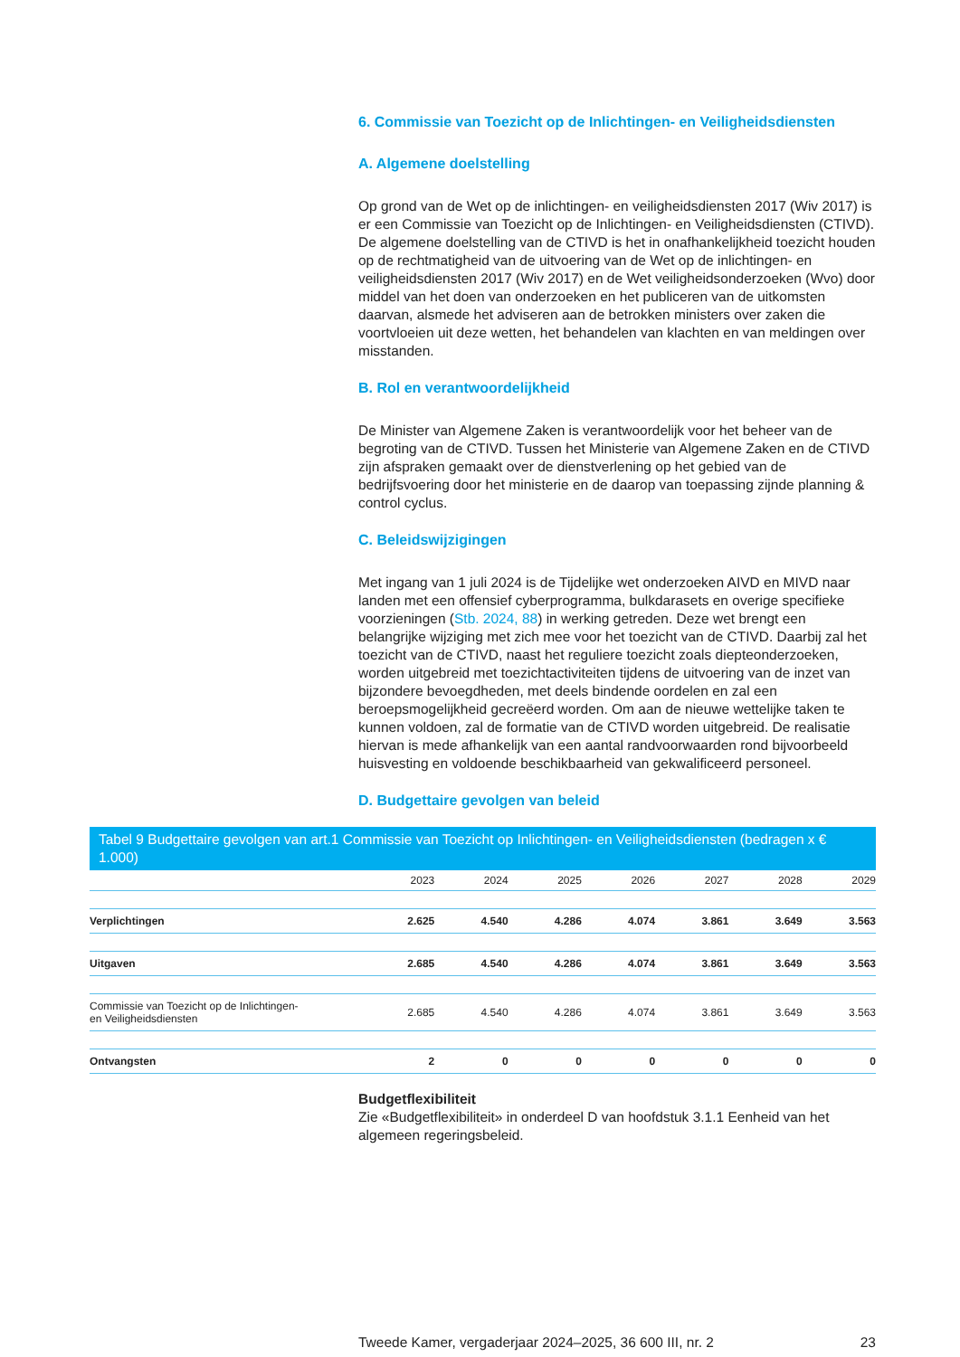6. Commissie van Toezicht op de Inlichtingen- en Veiligheidsdiensten
A. Algemene doelstelling
Op grond van de Wet op de inlichtingen- en veiligheidsdiensten 2017 (Wiv 2017) is er een Commissie van Toezicht op de Inlichtingen- en Veiligheidsdiensten (CTIVD). De algemene doelstelling van de CTIVD is het in onafhankelijkheid toezicht houden op de rechtmatigheid van de uitvoering van de Wet op de inlichtingen- en veiligheidsdiensten 2017 (Wiv 2017) en de Wet veiligheidsonderzoeken (Wvo) door middel van het doen van onderzoeken en het publiceren van de uitkomsten daarvan, alsmede het adviseren aan de betrokken ministers over zaken die voortvloeien uit deze wetten, het behandelen van klachten en van meldingen over misstanden.
B. Rol en verantwoordelijkheid
De Minister van Algemene Zaken is verantwoordelijk voor het beheer van de begroting van de CTIVD. Tussen het Ministerie van Algemene Zaken en de CTIVD zijn afspraken gemaakt over de dienstverlening op het gebied van de bedrijfsvoering door het ministerie en de daarop van toepassing zijnde planning & control cyclus.
C. Beleidswijzigingen
Met ingang van 1 juli 2024 is de Tijdelijke wet onderzoeken AIVD en MIVD naar landen met een offensief cyberprogramma, bulkdarasets en overige specifieke voorzieningen (Stb. 2024, 88) in werking getreden. Deze wet brengt een belangrijke wijziging met zich mee voor het toezicht van de CTIVD. Daarbij zal het toezicht van de CTIVD, naast het reguliere toezicht zoals diepteonderzoeken, worden uitgebreid met toezichtactiviteiten tijdens de uitvoering van de inzet van bijzondere bevoegdheden, met deels bindende oordelen en zal een beroepsmogelijkheid gecreëerd worden. Om aan de nieuwe wettelijke taken te kunnen voldoen, zal de formatie van de CTIVD worden uitgebreid. De realisatie hiervan is mede afhankelijk van een aantal randvoorwaarden rond bijvoorbeeld huisvesting en voldoende beschikbaarheid van gekwalificeerd personeel.
D. Budgettaire gevolgen van beleid
Tabel 9 Budgettaire gevolgen van art.1 Commissie van Toezicht op Inlichtingen- en Veiligheidsdiensten (bedragen x € 1.000)
| | 2023 | 2024 | 2025 | 2026 | 2027 | 2028 | 2029 |
| --- | --- | --- | --- | --- | --- | --- | --- |
| Verplichtingen | 2.625 | 4.540 | 4.286 | 4.074 | 3.861 | 3.649 | 3.563 |
| Uitgaven | 2.685 | 4.540 | 4.286 | 4.074 | 3.861 | 3.649 | 3.563 |
| Commissie van Toezicht op de Inlichtingen- en Veiligheidsdiensten | 2.685 | 4.540 | 4.286 | 4.074 | 3.861 | 3.649 | 3.563 |
| Ontvangsten | 2 | 0 | 0 | 0 | 0 | 0 | 0 |
Budgetflexibiliteit
Zie «Budgetflexibiliteit» in onderdeel D van hoofdstuk 3.1.1 Eenheid van het algemeen regeringsbeleid.
Tweede Kamer, vergaderjaar 2024–2025, 36 600 III, nr. 2 23